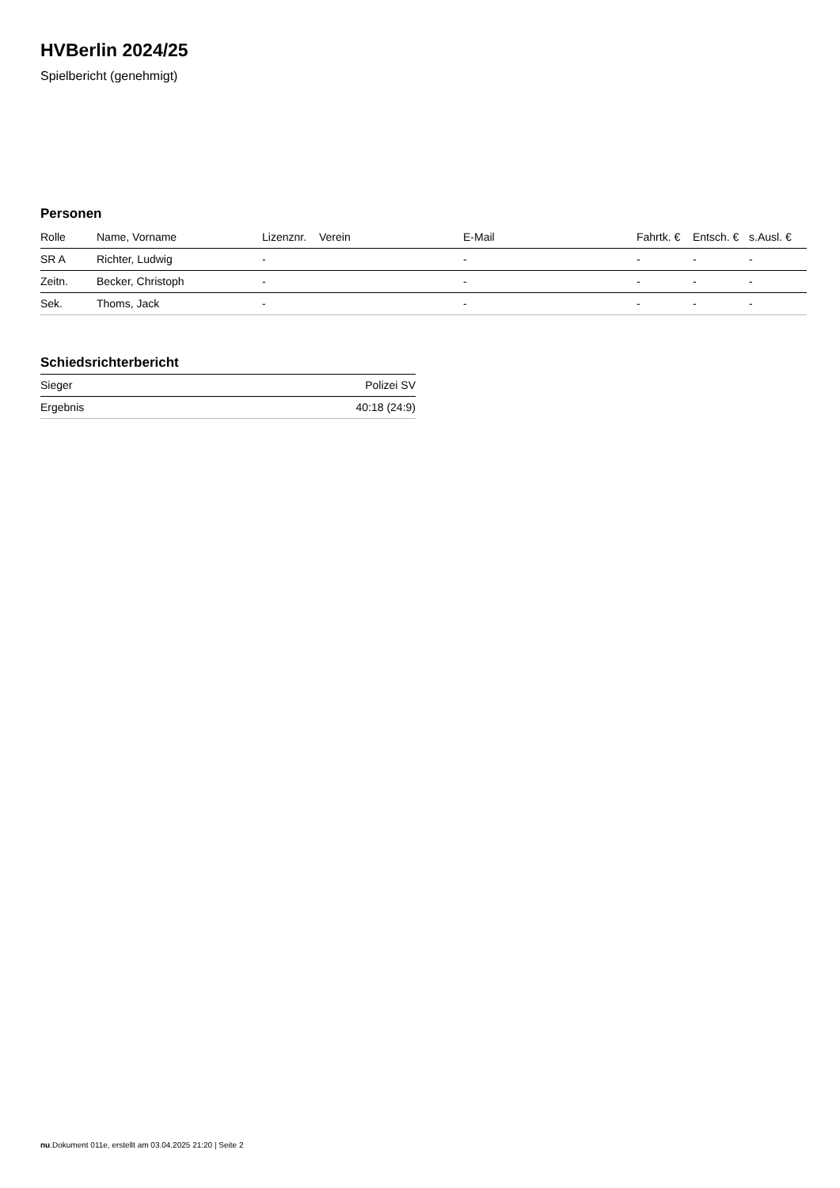HVBerlin 2024/25
Spielbericht (genehmigt)
Personen
| Rolle | Name, Vorname | Lizenznr. | Verein | E-Mail | Fahrtk. € | Entsch. € | s.Ausl. € |
| --- | --- | --- | --- | --- | --- | --- | --- |
| SR A | Richter, Ludwig | - | | - | - | - | - |
| Zeitn. | Becker, Christoph | - | | - | - | - | - |
| Sek. | Thoms, Jack | - | | - | - | - | - |
Schiedsrichterbericht
| Sieger | Polizei SV |
| Ergebnis | 40:18 (24:9) |
nu.Dokument 011e, erstellt am 03.04.2025 21:20 | Seite 2